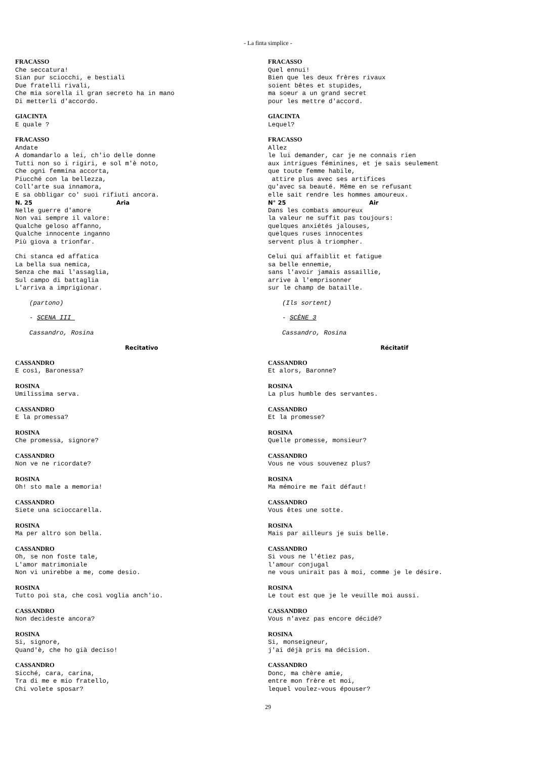- La finta simplice -
FRACASSO Che seccatura! Sian pur sciocchi, e bestiali Due fratelli rivali, Che mia sorella il gran secreto ha in mano Di metterli d'accordo.
GIACINTA E quale ?
FRACASSO Andate A domandarlo a lei, ch'io delle donne Tutti non so i rigiri, e sol m'è noto, Che ogni femmina accorta, Piucché con la bellezza, Coll'arte sua innamora, E sa obbligar co' suoi rifiuti ancora.
N. 25 Aria
Nelle guerre d'amore Non vai sempre il valore: Qualche geloso affanno, Qualche innocente inganno Più giova a trionfar.
Chi stanca ed affatica La bella sua nemica, Senza che mai l'assaglia, Sul campo di battaglia L'arriva a imprigionar.
(partono)
- SCENA III
Cassandro, Rosina
Recitativo
CASSANDRO E così, Baronessa?
ROSINA Umilissima serva.
CASSANDRO E la promessa?
ROSINA Che promessa, signore?
CASSANDRO Non ve ne ricordate?
ROSINA Oh! sto male a memoria!
CASSANDRO Siete una scioccarella.
ROSINA Ma per altro son bella.
CASSANDRO Oh, se non foste tale, L'amor matrimoniale Non vi unirebbe a me, come desio.
ROSINA Tutto poi sta, che così voglia anch'io.
CASSANDRO Non decideste ancora?
ROSINA Si, signore, Quand'è, che ho già deciso!
CASSANDRO Sicché, cara, carina, Tra di me e mio fratello, Chi volete sposar?
FRACASSO Quel ennui! Bien que les deux frères rivaux soient bêtes et stupides, ma soeur a un grand secret pour les mettre d'accord.
GIACINTA Lequel?
FRACASSO Allez le lui demander, car je ne connais rien aux intrigues féminines, et je sais seulement que toute femme habile, attire plus avec ses artifices qu'avec sa beauté. Même en se refusant elle sait rendre les hommes amoureux.
N° 25 Air
Dans les combats amoureux la valeur ne suffit pas toujours: quelques anxiétés jalouses, quelques ruses innocentes servent plus à triompher.
Celui qui affaiblit et fatigue sa belle ennemie, sans l'avoir jamais assaillie, arrive à l'emprisonner sur le champ de bataille.
(Ils sortent)
- SCÈNE 3
Cassandro, Rosina
Récitatif
CASSANDRO Et alors, Baronne?
ROSINA La plus humble des servantes.
CASSANDRO Et la promesse?
ROSINA Quelle promesse, monsieur?
CASSANDRO Vous ne vous souvenez plus?
ROSINA Ma mémoire me fait défaut!
CASSANDRO Vous êtes une sotte.
ROSINA Mais par ailleurs je suis belle.
CASSANDRO Si vous ne l'étiez pas, l'amour conjugal ne vous unirait pas à moi, comme je le désire.
ROSINA Le tout est que je le veuille moi aussi.
CASSANDRO Vous n'avez pas encore décidé?
ROSINA Si, monseigneur, j'ai déjà pris ma décision.
CASSANDRO Donc, ma chère amie, entre mon frère et moi, lequel voulez-vous épouser?
29